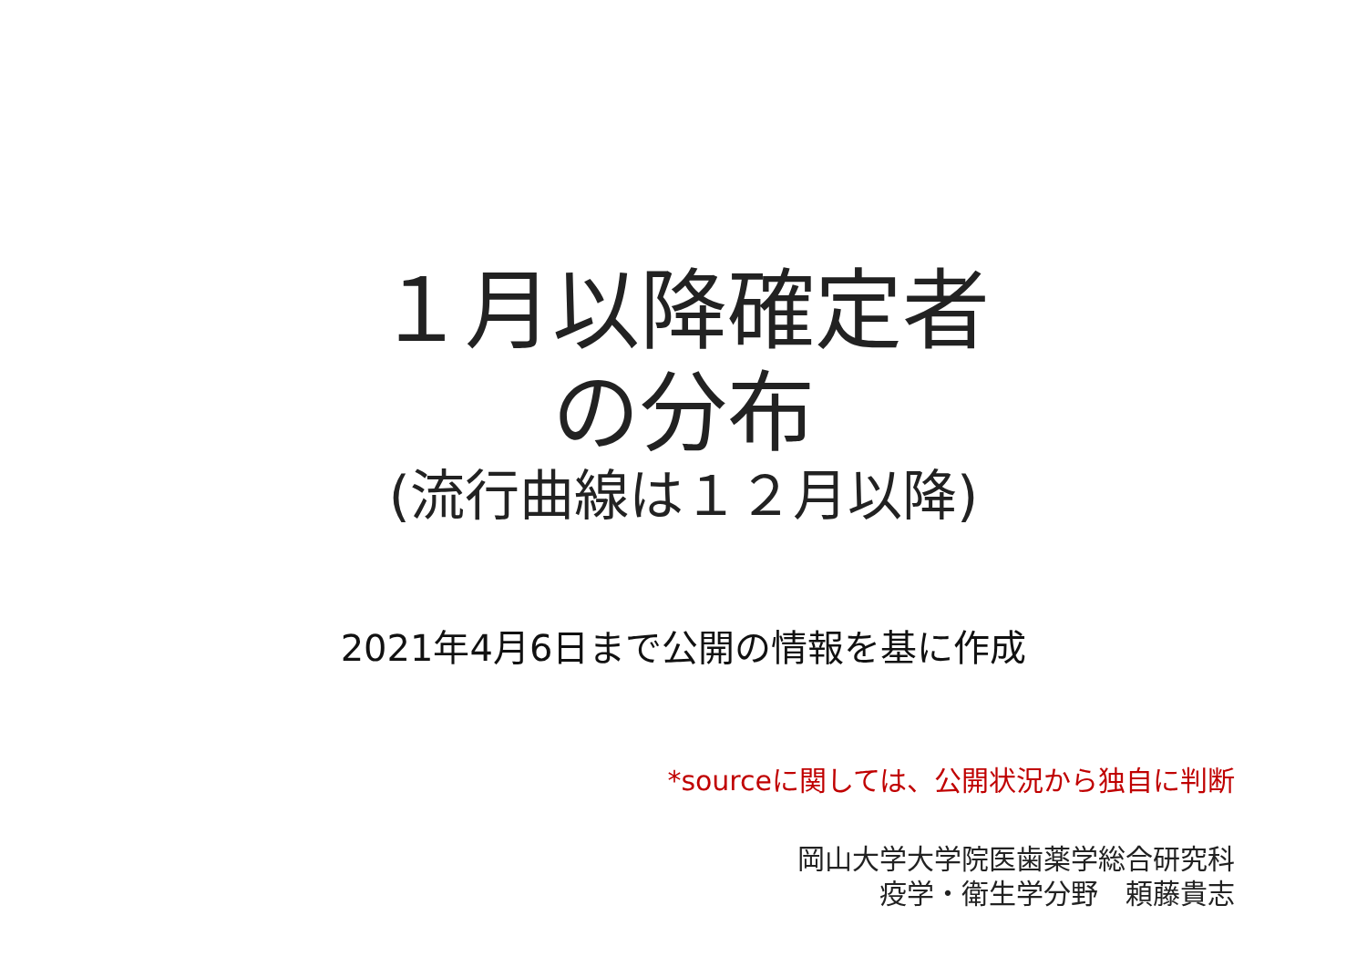１月以降確定者
の分布
(流行曲線は１２月以降)
2021年4月6日まで公開の情報を基に作成
*sourceに関しては、公開状況から独自に判断
岡山大学大学院医歯薬学総合研究科
疫学・衛生学分野　頼藤貴志